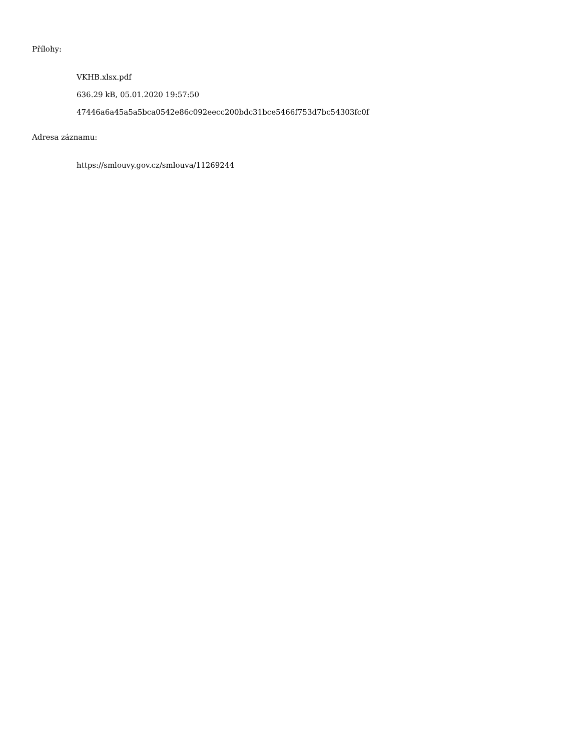Přílohy:
VKHB.xlsx.pdf
636.29 kB, 05.01.2020 19:57:50
47446a6a45a5a5bca0542e86c092eecc200bdc31bce5466f753d7bc54303fc0f
Adresa záznamu:
https://smlouvy.gov.cz/smlouva/11269244